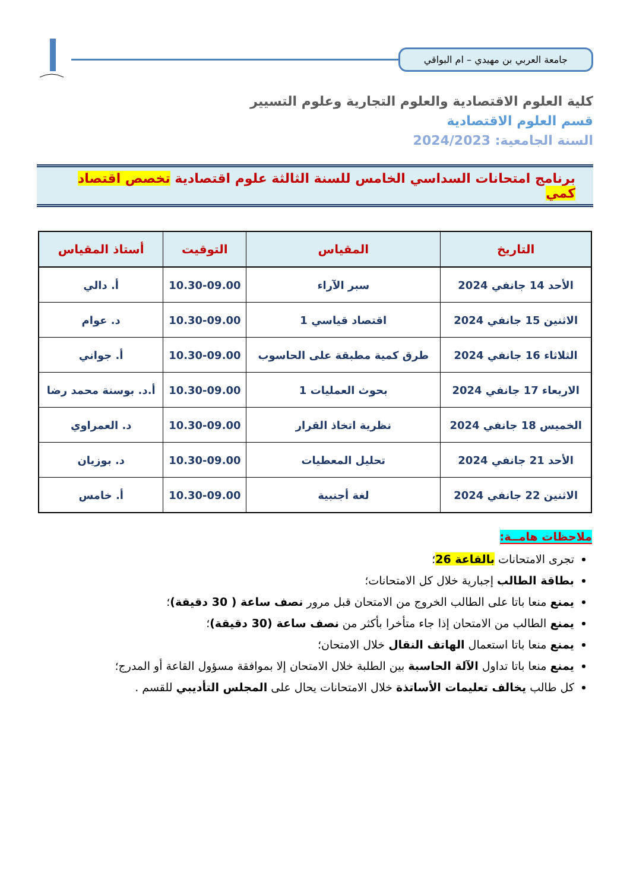جامعة العربي بن مهيدي – ام البواقي
كلية العلوم الاقتصادية والعلوم التجارية وعلوم التسيير
قسم العلوم الاقتصادية
السنة الجامعية: 2024/2023
برنامج امتحانات السداسي الخامس للسنة الثالثة علوم اقتصادية تخصص اقتصاد كمي
| التاريخ | المقياس | التوقيت | أستاذ المقياس |
| --- | --- | --- | --- |
| الأحد 14 جانفي 2024 | سبر الآراء | 10.30-09.00 | أ. دالي |
| الاثنين 15 جانفي 2024 | اقتصاد قياسي 1 | 10.30-09.00 | د. عوام |
| الثلاثاء 16 جانفي 2024 | طرق كمية مطبقة على الحاسوب | 10.30-09.00 | أ. جواني |
| الاربعاء 17 جانفي 2024 | بحوث العمليات 1 | 10.30-09.00 | أ.د. بوسنة محمد رضا |
| الخميس 18 جانفي 2024 | نظرية اتخاذ القرار | 10.30-09.00 | د. العمراوي |
| الأحد 21 جانفي 2024 | تحليل المعطيات | 10.30-09.00 | د. بوزيان |
| الاثنين 22 جانفي 2024 | لغة أجنبية | 10.30-09.00 | أ. خامس |
ملاحظات هامــة:
تجرى الامتحانات بالقاعة 26؛
بطاقة الطالب إجبارية خلال كل الامتحانات؛
يمنع منعا باتا على الطالب الخروج من الامتحان قبل مرور نصف ساعة ( 30 دقيقة)؛
يمنع الطالب من الامتحان إذا جاء متأخرا بأكثر من نصف ساعة (30 دقيقة)؛
يمنع منعا باتا استعمال الهاتف النقال خلال الامتحان؛
يمنع منعا باتا تداول الآلة الحاسبة بين الطلبة خلال الامتحان إلا بموافقة مسؤول القاعة أو المدرج؛
كل طالب يخالف تعليمات الأساتذة خلال الامتحانات يحال على المجلس التأديبي للقسم .